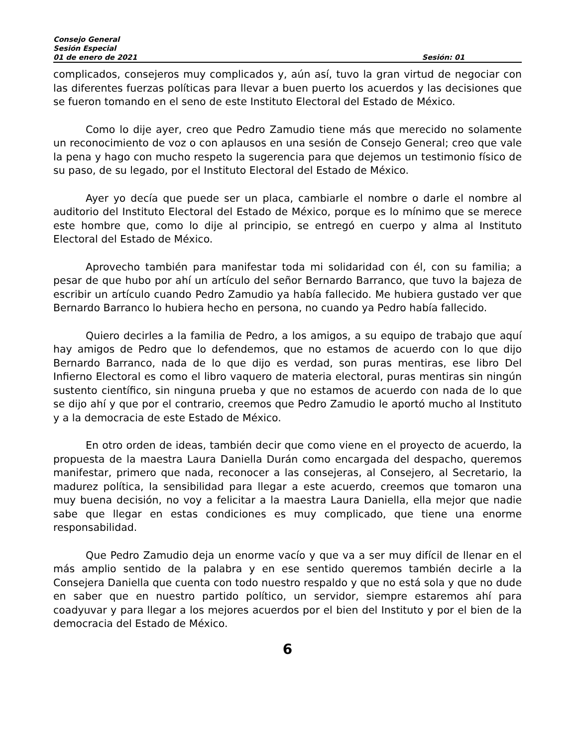Consejo General
Sesión Especial
01 de enero de 2021 Sesión: 01
complicados, consejeros muy complicados y, aún así, tuvo la gran virtud de negociar con las diferentes fuerzas políticas para llevar a buen puerto los acuerdos y las decisiones que se fueron tomando en el seno de este Instituto Electoral del Estado de México.
Como lo dije ayer, creo que Pedro Zamudio tiene más que merecido no solamente un reconocimiento de voz o con aplausos en una sesión de Consejo General; creo que vale la pena y hago con mucho respeto la sugerencia para que dejemos un testimonio físico de su paso, de su legado, por el Instituto Electoral del Estado de México.
Ayer yo decía que puede ser un placa, cambiarle el nombre o darle el nombre al auditorio del Instituto Electoral del Estado de México, porque es lo mínimo que se merece este hombre que, como lo dije al principio, se entregó en cuerpo y alma al Instituto Electoral del Estado de México.
Aprovecho también para manifestar toda mi solidaridad con él, con su familia; a pesar de que hubo por ahí un artículo del señor Bernardo Barranco, que tuvo la bajeza de escribir un artículo cuando Pedro Zamudio ya había fallecido. Me hubiera gustado ver que Bernardo Barranco lo hubiera hecho en persona, no cuando ya Pedro había fallecido.
Quiero decirles a la familia de Pedro, a los amigos, a su equipo de trabajo que aquí hay amigos de Pedro que lo defendemos, que no estamos de acuerdo con lo que dijo Bernardo Barranco, nada de lo que dijo es verdad, son puras mentiras, ese libro Del Infierno Electoral es como el libro vaquero de materia electoral, puras mentiras sin ningún sustento científico, sin ninguna prueba y que no estamos de acuerdo con nada de lo que se dijo ahí y que por el contrario, creemos que Pedro Zamudio le aportó mucho al Instituto y a la democracia de este Estado de México.
En otro orden de ideas, también decir que como viene en el proyecto de acuerdo, la propuesta de la maestra Laura Daniella Durán como encargada del despacho, queremos manifestar, primero que nada, reconocer a las consejeras, al Consejero, al Secretario, la madurez política, la sensibilidad para llegar a este acuerdo, creemos que tomaron una muy buena decisión, no voy a felicitar a la maestra Laura Daniella, ella mejor que nadie sabe que llegar en estas condiciones es muy complicado, que tiene una enorme responsabilidad.
Que Pedro Zamudio deja un enorme vacío y que va a ser muy difícil de llenar en el más amplio sentido de la palabra y en ese sentido queremos también decirle a la Consejera Daniella que cuenta con todo nuestro respaldo y que no está sola y que no dude en saber que en nuestro partido político, un servidor, siempre estaremos ahí para coadyuvar y para llegar a los mejores acuerdos por el bien del Instituto y por el bien de la democracia del Estado de México.
6